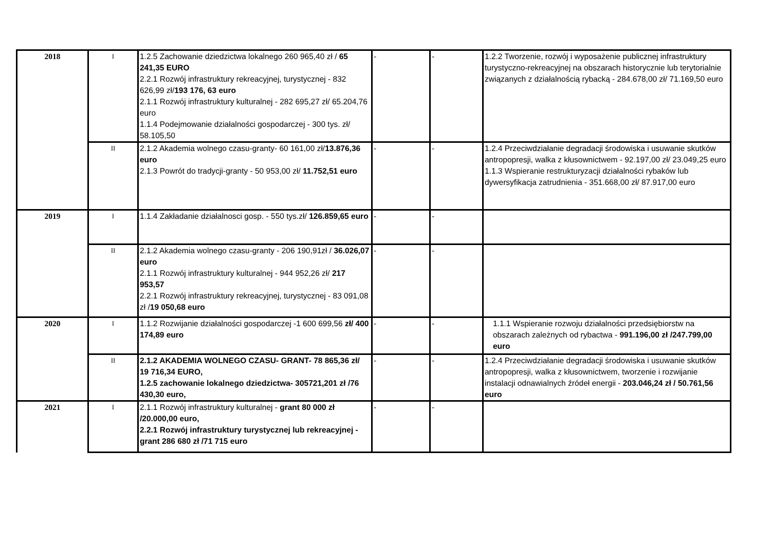| 2018 | I | 1.2.5 Zachowanie dziedzictwa lokalnego 260 965,40 zł / 65 241,35 EURO 2.2.1 Rozwój infrastruktury rekreacyjnej, turystycznej - 832 626,99 zł/ 193 176, 63 euro 2.1.1 Rozwój infrastruktury kulturalnej - 282 695,27 zł/ 65.204,76 euro 1.1.4 Podejmowanie działalności gospodarczej - 300 tys. zł/ 58.105,50 | - | - | 1.2.2 Tworzenie, rozwój i wyposażenie publicznej infrastruktury turystyczno-rekreacyjnej na obszarach historycznie lub terytorialnie związanych z działalnością rybacką - 284.678,00 zł/ 71.169,50 euro |
| | II | 2.1.2 Akademia wolnego czasu-granty- 60 161,00 zł/ 13.876,36 euro 2.1.3 Powrót do tradycji-granty - 50 953,00 zł/ 11.752,51 euro | - | - | 1.2.4 Przeciwdziałanie degradacji środowiska i usuwanie skutków antropopresji, walka z kłusownictwem - 92.197,00 zł/ 23.049,25 euro 1.1.3 Wspieranie restrukturyzacji działalności rybaków lub dywersyfikacja zatrudnienia - 351.668,00 zł/ 87.917,00 euro |
| 2019 | I | 1.1.4 Zakładanie działalnosci gosp. - 550 tys.zł/ 126.859,65 euro | - | - | |
| | II | 2.1.2 Akademia wolnego czasu-granty - 206 190,91zł / 36.026,07 euro 2.1.1 Rozwój infrastruktury kulturalnej - 944 952,26 zł/ 217 953,57 2.2.1 Rozwój infrastruktury rekreacyjnej, turystycznej - 83 091,08 zł / 19 050,68 euro | - | - | |
| 2020 | I | 1.1.2 Rozwijanie działalności gospodarczej -1 600 699,56 zł/ 400 174,89 euro | - | - | 1.1.1 Wspieranie rozwoju działalności przedsiębiorstw na obszarach zależnych od rybactwa - 991.196,00 zł /247.799,00 euro |
| | II | 2.1.2 AKADEMIA WOLNEGO CZASU- GRANT- 78 865,36 zł/ 19 716,34 EURO, 1.2.5 zachowanie lokalnego dziedzictwa- 305721,201 zł /76 430,30 euro, | - | - | 1.2.4 Przeciwdziałanie degradacji środowiska i usuwanie skutków antropopresji, walka z kłusownictwem, tworzenie i rozwijanie instalacji odnawialnych źródeł energii - 203.046,24 zł / 50.761,56 euro |
| 2021 | I | 2.1.1 Rozwój infrastruktury kulturalnej - grant 80 000 zł /20.000,00 euro, 2.2.1 Rozwój infrastruktury turystycznej lub rekreacyjnej - grant 286 680 zł /71 715 euro | - | - | |